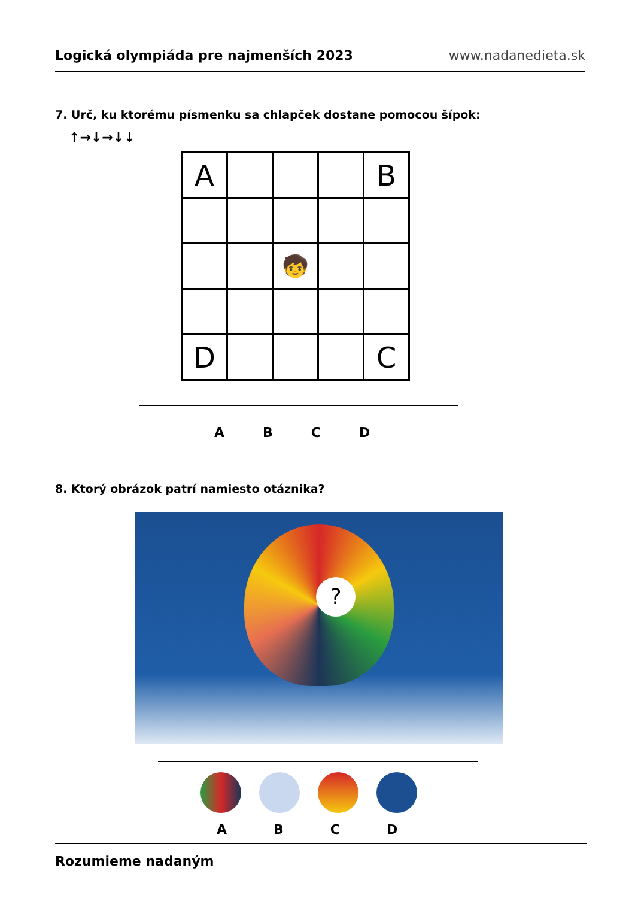Logická olympiáda pre najmenších 2023 www.nadanedieta.sk
7. Urč, ku ktorému písmenku sa chlapček dostane pomocou šípok:
↑→↓→↓↓
| A | | | | B |
| | | 🧒 | | |
| D | | | | C |
A B C D
8. Ktorý obrázok patrí namiesto otáznika?
?
A B C D
Rozumieme nadaným